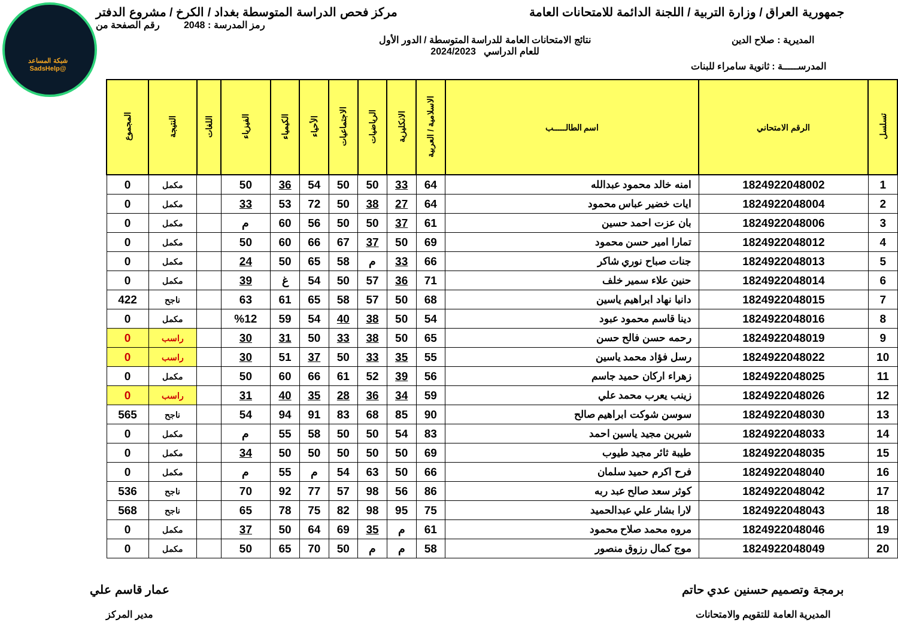شبكة المساعد
@SadsHelp
جمهورية العراق / وزارة التربية / اللجنة الدائمة للامتحانات العامة مركز فحص الدراسة المتوسطة بغداد / الكرخ / مشروع الدفتر
رمز المدرسة : 2048 رقم الصفحة من
المديرية : صلاح الدين نتائج الامتحانات العامة للدراسة المتوسطة / الدور الأول
للعام الدراسي 2024/2023
المدرســـــة : ثانوية سامراء للبنات
| تسلسل | الرقم الامتحاني | اسم الطالـــــب | الاسلامية / العربية | الانكليزية | الرياضيات | الاجتماعيات | الأحياء | الكيمياء | الفيزياء | اللغات | النتيجة | المجموع |
| --- | --- | --- | --- | --- | --- | --- | --- | --- | --- | --- | --- | --- |
| 1 | 1824922048002 | امنه خالد محمود عبدالله | 64 | 33 | 50 | 50 | 54 | 36 | 50 | | مكمل | 0 |
| 2 | 1824922048004 | ايات خضير عباس محمود | 64 | 27 | 38 | 50 | 72 | 53 | 33 | | مكمل | 0 |
| 3 | 1824922048006 | بان عزت احمد حسين | 61 | 37 | 50 | 50 | 56 | 60 | م | | مكمل | 0 |
| 4 | 1824922048012 | تمارا امير حسن محمود | 69 | 50 | 37 | 67 | 66 | 60 | 50 | | مكمل | 0 |
| 5 | 1824922048013 | جنات صباح نوري شاكر | 66 | 33 | م | 58 | 65 | 50 | 24 | | مكمل | 0 |
| 6 | 1824922048014 | حنين علاء سمير خلف | 71 | 36 | 57 | 50 | 54 | غ | 39 | | مكمل | 0 |
| 7 | 1824922048015 | دانيا نهاد ابراهيم ياسين | 68 | 50 | 57 | 58 | 65 | 61 | 63 | | ناجح | 422 |
| 8 | 1824922048016 | دينا قاسم محمود عبود | 54 | 50 | 38 | 40 | 54 | 59 | %12 | | مكمل | 0 |
| 9 | 1824922048019 | رحمه حسن فالح حسن | 65 | 50 | 38 | 33 | 50 | 31 | 30 | | راسب | 0 |
| 10 | 1824922048022 | رسل فؤاد محمد ياسين | 55 | 35 | 33 | 50 | 37 | 51 | 30 | | راسب | 0 |
| 11 | 1824922048025 | زهراء اركان حميد جاسم | 56 | 39 | 52 | 61 | 66 | 60 | 50 | | مكمل | 0 |
| 12 | 1824922048026 | زينب يعرب محمد علي | 59 | 34 | 36 | 28 | 35 | 40 | 31 | | راسب | 0 |
| 13 | 1824922048030 | سوسن شوكت ابراهيم صالح | 90 | 85 | 68 | 83 | 91 | 94 | 54 | | ناجح | 565 |
| 14 | 1824922048033 | شيرين مجيد ياسين احمد | 83 | 54 | 50 | 50 | 58 | 55 | م | | مكمل | 0 |
| 15 | 1824922048035 | طيبة ثائر مجيد طيوب | 69 | 50 | 50 | 50 | 50 | 50 | 34 | | مكمل | 0 |
| 16 | 1824922048040 | فرح اكرم حميد سلمان | 66 | 50 | 63 | 54 | م | 55 | م | | مكمل | 0 |
| 17 | 1824922048042 | كوثر سعد صالح عبد ربه | 86 | 56 | 98 | 57 | 77 | 92 | 70 | | ناجح | 536 |
| 18 | 1824922048043 | لارا بشار علي عبدالحميد | 75 | 95 | 98 | 82 | 75 | 78 | 65 | | ناجح | 568 |
| 19 | 1824922048046 | مروه محمد صلاح محمود | 61 | م | 35 | 69 | 64 | 50 | 37 | | مكمل | 0 |
| 20 | 1824922048049 | موج كمال رزوق منصور | 58 | م | م | 50 | 70 | 65 | 50 | | مكمل | 0 |
برمجة وتصميم حسنين عدي حاتم
المديرية العامة للتقويم والامتحانات
عمار قاسم علي
مدير المركز